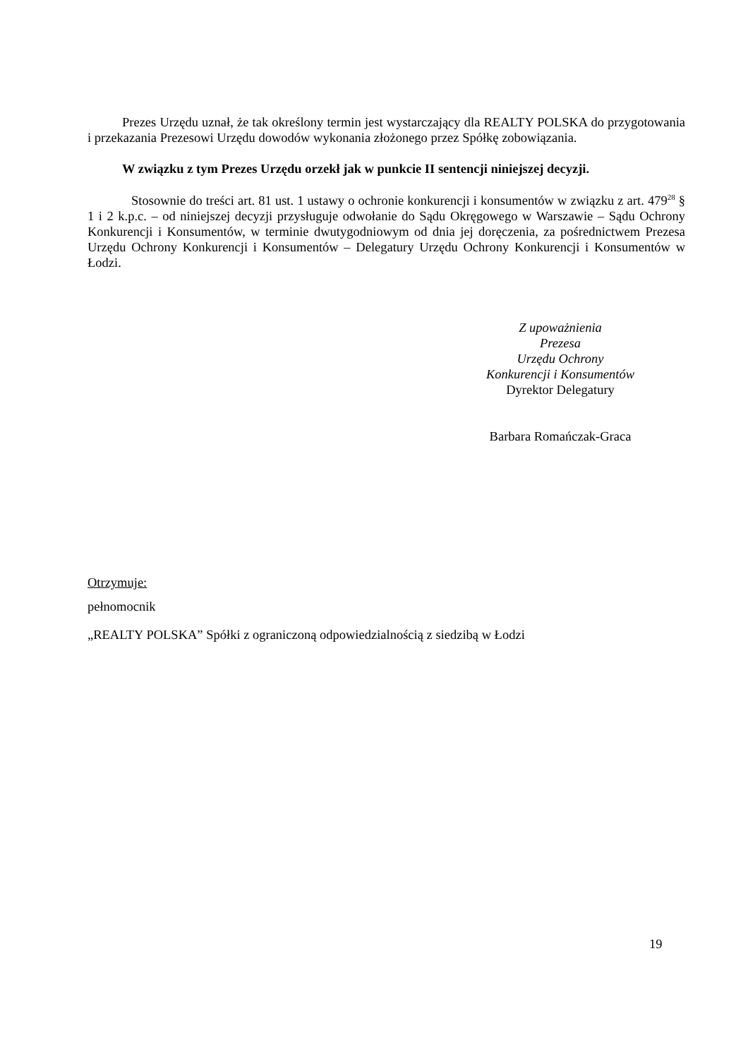Prezes Urzędu uznał, że tak określony termin jest wystarczający dla REALTY POLSKA do przygotowania i przekazania Prezesowi Urzędu dowodów wykonania złożonego przez Spółkę zobowiązania.
W związku z tym Prezes Urzędu orzekł jak w punkcie II sentencji niniejszej decyzji.
Stosownie do treści art. 81 ust. 1 ustawy o ochronie konkurencji i konsumentów w związku z art. 479<sup>28</sup> § 1 i 2 k.p.c. – od niniejszej decyzji przysługuje odwołanie do Sądu Okręgowego w Warszawie – Sądu Ochrony Konkurencji i Konsumentów, w terminie dwutygodniowym od dnia jej doręczenia, za pośrednictwem Prezesa Urzędu Ochrony Konkurencji i Konsumentów – Delegatury Urzędu Ochrony Konkurencji i Konsumentów w Łodzi.
Z upoważnienia
Prezesa
Urzędu Ochrony
Konkurencji i Konsumentów
Dyrektor Delegatury
Barbara Romańczak-Graca
Otrzymuje:
pełnomocnik
„REALTY POLSKA” Spółki z ograniczoną odpowiedzialnością z siedzibą w Łodzi
19